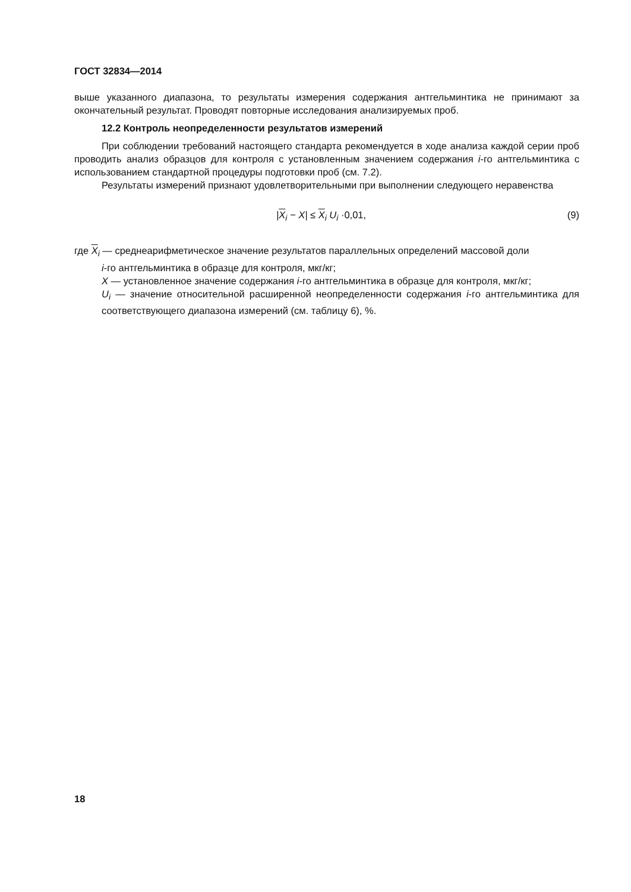ГОСТ 32834—2014
выше указанного диапазона, то результаты измерения содержания антгельминтика не принимают за окончательный результат. Проводят повторные исследования анализируемых проб.
12.2 Контроль неопределенности результатов измерений
При соблюдении требований настоящего стандарта рекомендуется в ходе анализа каждой серии проб проводить анализ образцов для контроля с установленным значением содержания i-го антгельминтика с использованием стандартной процедуры подготовки проб (см. 7.2).
Результаты измерений признают удовлетворительными при выполнении следующего неравенства
|X<sub>i</sub> − X| ≤ X<sub>i</sub> U<sub>i</sub> ·0,01, (9)
где X<sub>i</sub> — среднеарифметическое значение результатов параллельных определений массовой доли
i-го антгельминтика в образце для контроля, мкг/кг;
X — установленное значение содержания i-го антгельминтика в образце для контроля, мкг/кг;
U<sub>i</sub> — значение относительной расширенной неопределенности содержания i-го антгельминтика для соответствующего диапазона измерений (см. таблицу 6), %.
18